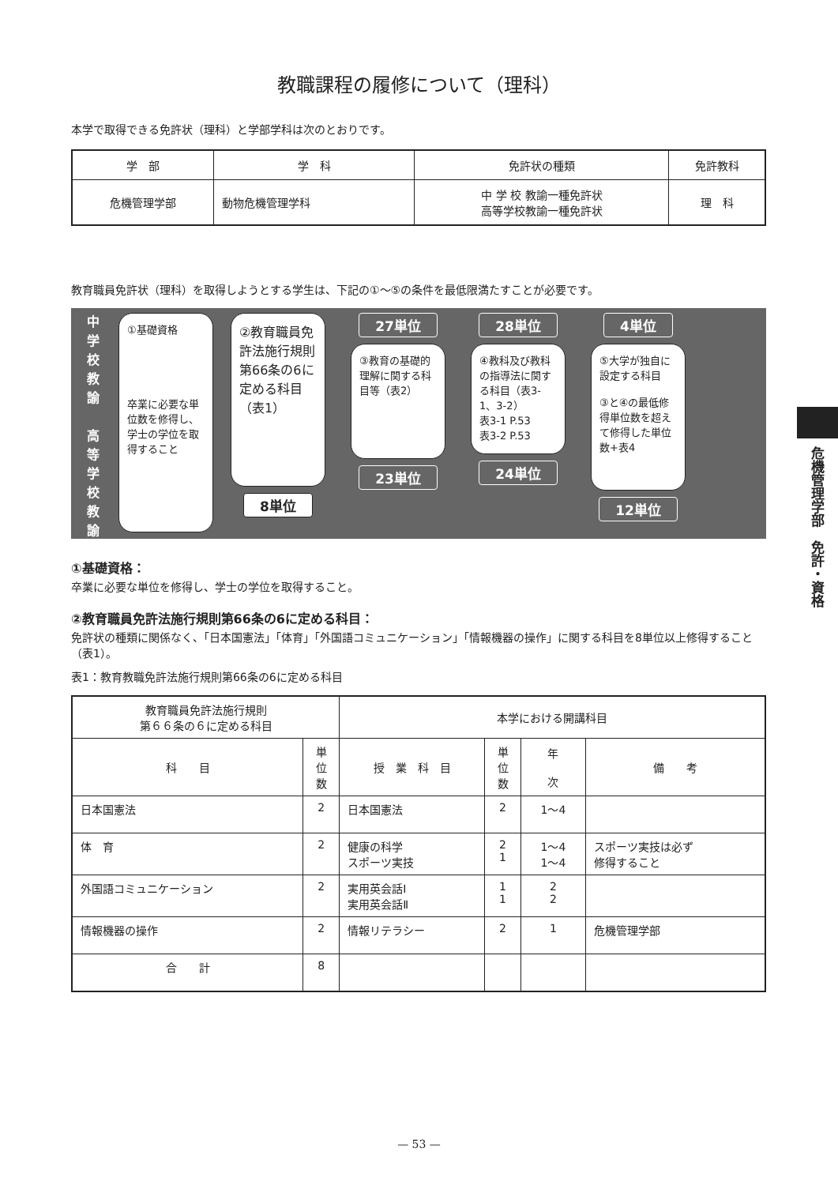教職課程の履修について（理科）
本学で取得できる免許状（理科）と学部学科は次のとおりです。
| 学 部 | 学 科 | 免許状の種類 | 免許教科 |
| --- | --- | --- | --- |
| 危機管理学部 | 動物危機管理学科 | 中 学 校 教諭一種免許状 高等学校教諭一種免許状 | 理 科 |
教育職員免許状（理科）を取得しようとする学生は、下記の①～⑤の条件を最低限満たすことが必要です。
中
学
校
教
諭
高
等
学
校
教
諭
①基礎資格
卒業に必要な単位数を修得し、学士の学位を取得すること
②教育職員免許法施行規則第66条の6に定める科目（表1）
8単位
27単位
③教育の基礎的理解に関する科目等（表2）
23単位
28単位
④教科及び教科の指導法に関する科目（表3-1、3-2）
表3-1 P.53
表3-2 P.53
24単位
4単位
⑤大学が独自に設定する科目
③と④の最低修得単位数を超えて修得した単位数+表4
12単位
①基礎資格：
卒業に必要な単位を修得し、学士の学位を取得すること。
②教育職員免許法施行規則第66条の6に定める科目：
免許状の種類に関係なく、「日本国憲法」「体育」「外国語コミュニケーション」「情報機器の操作」に関する科目を8単位以上修得すること（表1）。
表1：教育教職免許法施行規則第66条の6に定める科目
| 教育職員免許法施行規則 第６６条の６に定める科目 | | 本学における開講科目 | | | |
| --- | --- | --- | --- | --- | --- |
| 科 目 | 単 位 数 | 授 業 科 目 | 単 位 数 | 年 次 | 備 考 |
| 日本国憲法 | 2 | 日本国憲法 | 2 | 1～4 | |
| 体 育 | 2 | 健康の科学 スポーツ実技 | 2 1 | 1～4 1～4 | スポーツ実技は必ず 修得すること |
| 外国語コミュニケーション | 2 | 実用英会話Ⅰ 実用英会話Ⅱ | 1 1 | 2 2 | |
| 情報機器の操作 | 2 | 情報リテラシー | 2 | 1 | 危機管理学部 |
| 合 計 | 8 | | | | |
危機管理学部　免許・資格
— 53 —